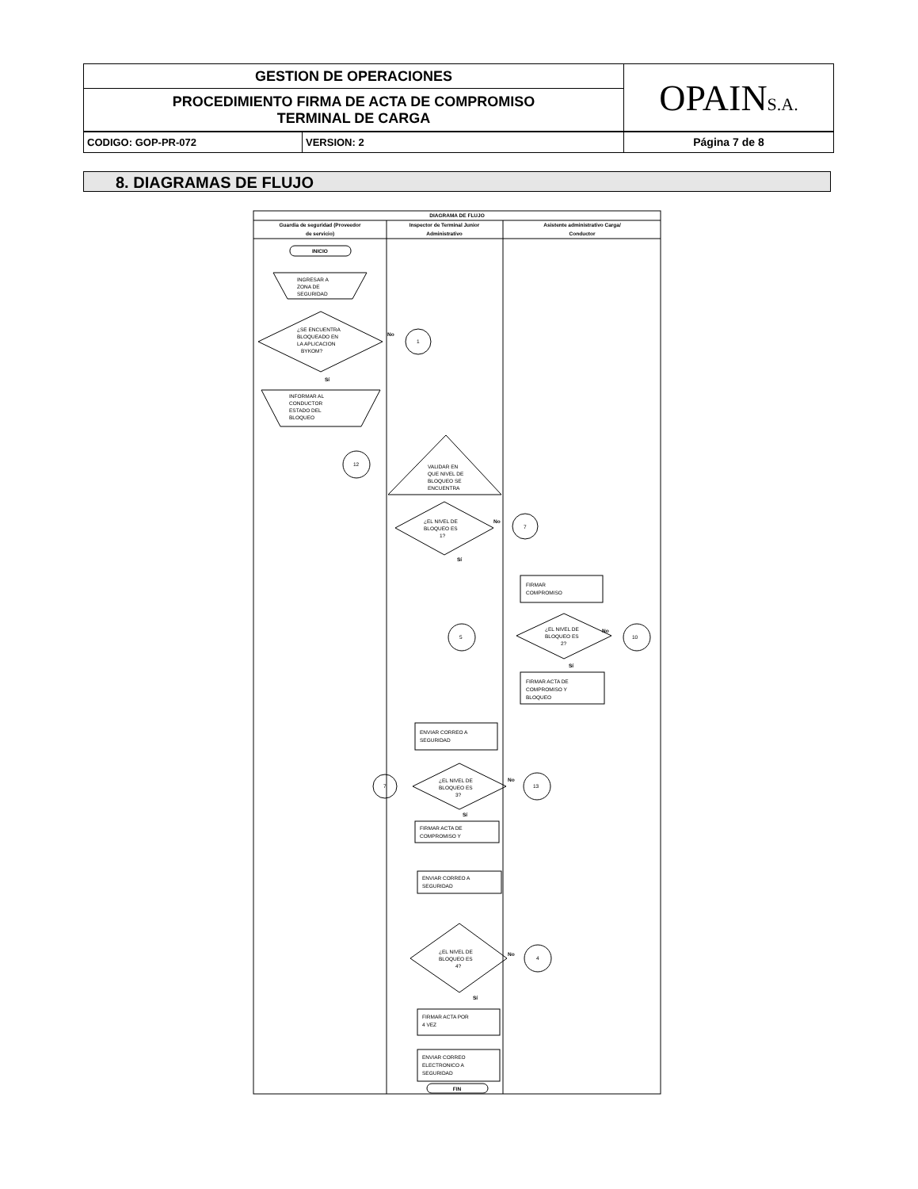| GESTION DE OPERACIONES | OPAIN S.A. |
| PROCEDIMIENTO FIRMA DE ACTA DE COMPROMISO TERMINAL DE CARGA | |
| CODIGO: GOP-PR-072 | VERSION: 2 | Página 7 de 8 |
8. DIAGRAMAS DE FLUJO
DIAGRAMA DE FLUJO
Guardia de seguridad (Proveedor
de servicio)
Inspector de Terminal Junior
Administrativo
Asistente administrativo Carga/
Conductor
INICIO
INGRESAR A
ZONA DE
SEGURIDAD
¿SE ENCUENTRA
BLOQUEADO EN
LA APLICACION
BYKOM?
No
1
Sí
INFORMAR AL
CONDUCTOR
ESTADO DEL
BLOQUEO
12
VALIDAR EN
QUE NIVEL DE
BLOQUEO SE
ENCUENTRA
¿EL NIVEL DE
BLOQUEO ES
1?
No
7
Sí
FIRMAR
COMPROMISO
¿EL NIVEL DE
BLOQUEO ES
2?
5
10
No
Sí
FIRMAR ACTA DE
COMPROMISO Y
BLOQUEO
ENVIAR CORREO A
SEGURIDAD
¿EL NIVEL DE
BLOQUEO ES
3?
7
13
No
Sí
FIRMAR ACTA DE
COMPROMISO Y
ENVIAR CORREO A
SEGURIDAD
¿EL NIVEL DE
BLOQUEO ES
4?
No
4
Sí
FIRMAR ACTA POR
4 VEZ
ENVIAR CORREO
ELECTRONICO A
SEGURIDAD
FIN